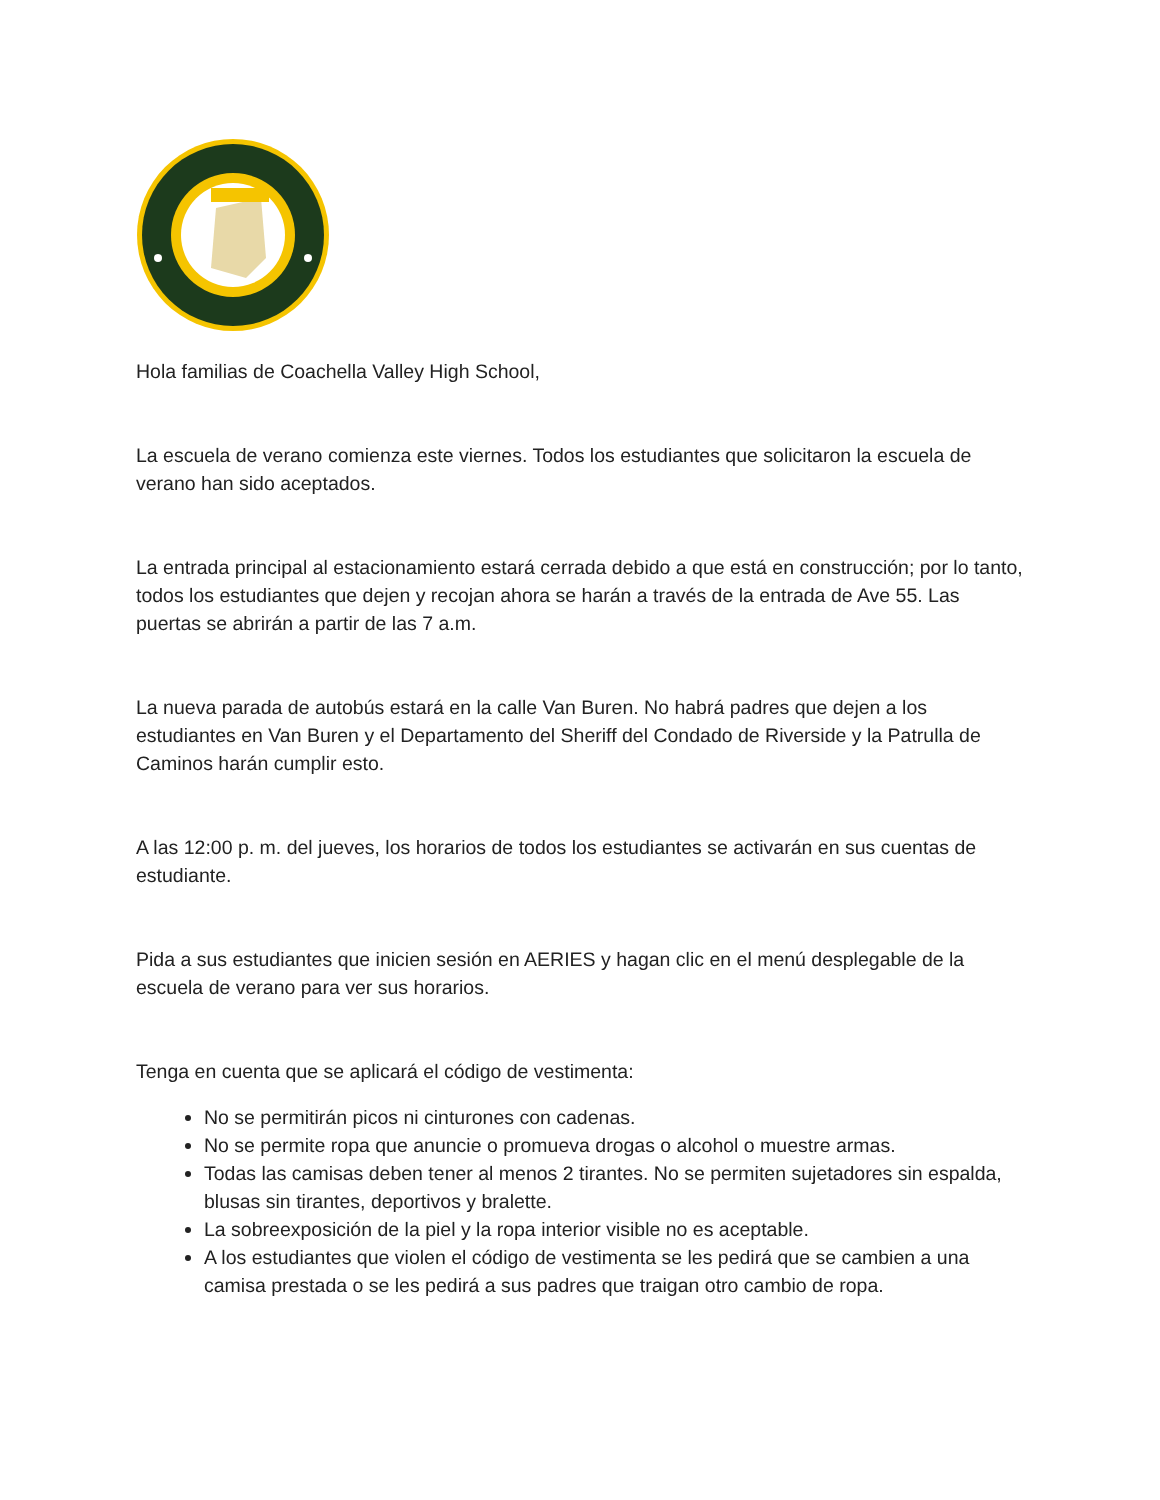Hola familias de Coachella Valley High School,
La escuela de verano comienza este viernes. Todos los estudiantes que solicitaron la escuela de verano han sido aceptados.
La entrada principal al estacionamiento estará cerrada debido a que está en construcción; por lo tanto, todos los estudiantes que dejen y recojan ahora se harán a través de la entrada de Ave 55. Las puertas se abrirán a partir de las 7 a.m.
La nueva parada de autobús estará en la calle Van Buren. No habrá padres que dejen a los estudiantes en Van Buren y el Departamento del Sheriff del Condado de Riverside y la Patrulla de Caminos harán cumplir esto.
A las 12:00 p. m. del jueves, los horarios de todos los estudiantes se activarán en sus cuentas de estudiante.
Pida a sus estudiantes que inicien sesión en AERIES y hagan clic en el menú desplegable de la escuela de verano para ver sus horarios.
Tenga en cuenta que se aplicará el código de vestimenta:
No se permitirán picos ni cinturones con cadenas.
No se permite ropa que anuncie o promueva drogas o alcohol o muestre armas.
Todas las camisas deben tener al menos 2 tirantes. No se permiten sujetadores sin espalda, blusas sin tirantes, deportivos y bralette.
La sobreexposición de la piel y la ropa interior visible no es aceptable.
A los estudiantes que violen el código de vestimenta se les pedirá que se cambien a una camisa prestada o se les pedirá a sus padres que traigan otro cambio de ropa.